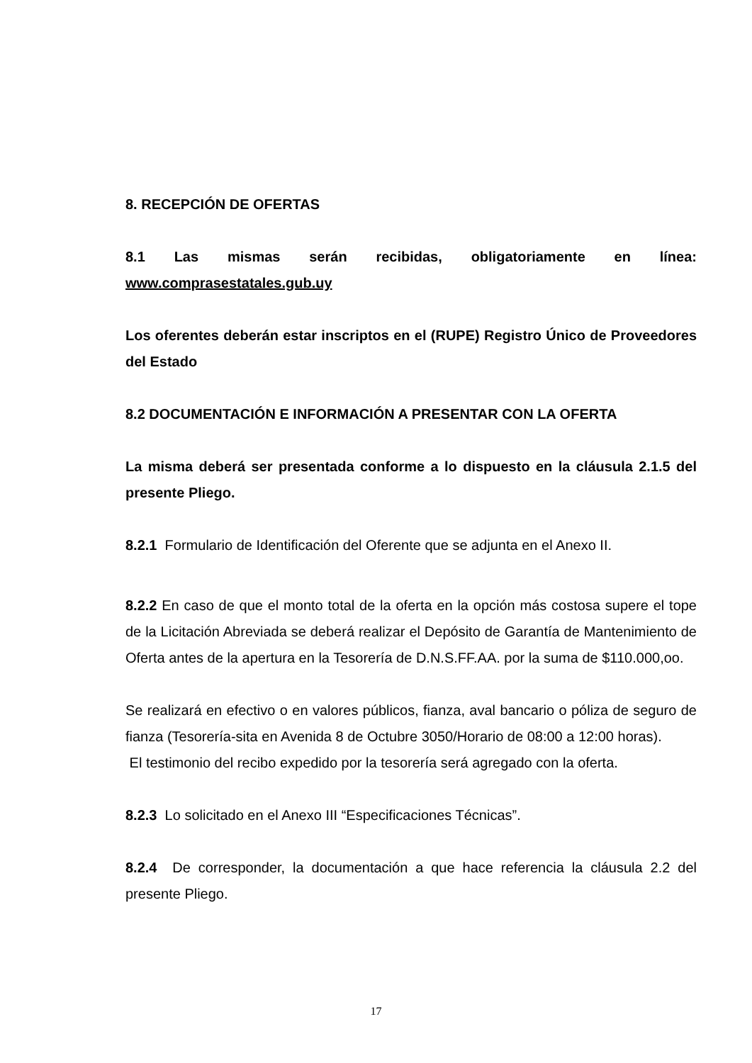8. RECEPCIÓN DE OFERTAS
8.1 Las mismas serán recibidas, obligatoriamente en línea:
www.comprasestatales.gub.uy
Los oferentes deberán estar inscriptos en el (RUPE) Registro Único de Proveedores del Estado
8.2 DOCUMENTACIÓN E INFORMACIÓN A PRESENTAR CON LA OFERTA
La misma deberá ser presentada conforme a lo dispuesto en la cláusula 2.1.5 del presente Pliego.
8.2.1 Formulario de Identificación del Oferente que se adjunta en el Anexo II.
8.2.2 En caso de que el monto total de la oferta en la opción más costosa supere el tope de la Licitación Abreviada se deberá realizar el Depósito de Garantía de Mantenimiento de Oferta antes de la apertura en la Tesorería de D.N.S.FF.AA. por la suma de $110.000,oo.
Se realizará en efectivo o en valores públicos, fianza, aval bancario o póliza de seguro de fianza (Tesorería-sita en Avenida 8 de Octubre 3050/Horario de 08:00 a 12:00 horas).
El testimonio del recibo expedido por la tesorería será agregado con la oferta.
8.2.3 Lo solicitado en el Anexo III “Especificaciones Técnicas”.
8.2.4 De corresponder, la documentación a que hace referencia la cláusula 2.2 del presente Pliego.
17